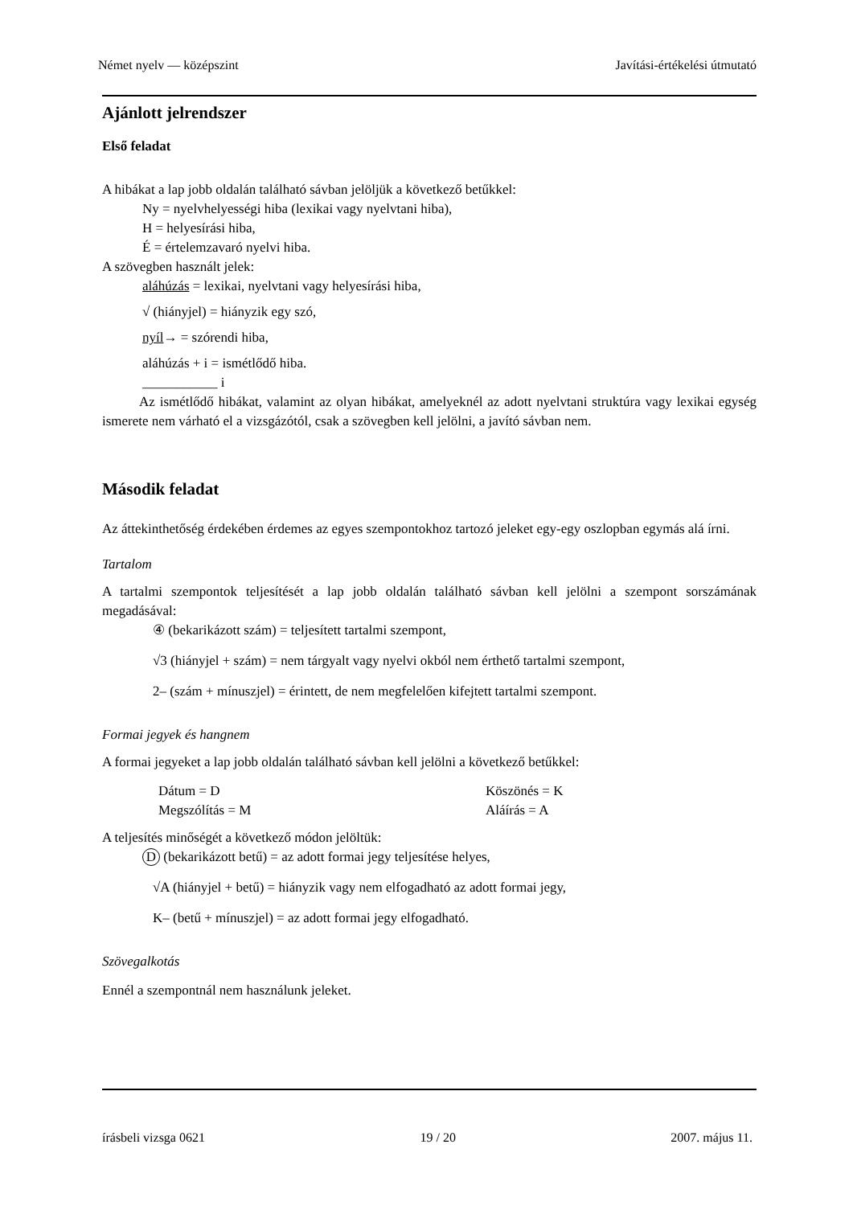Német nyelv — középszint Javítási-értékelési útmutató
Ajánlott jelrendszer
Első feladat
A hibákat a lap jobb oldalán található sávban jelöljük a következő betűkkel:
Ny = nyelvhelyességi hiba (lexikai vagy nyelvtani hiba),
H = helyesírási hiba,
É = értelemzavaró nyelvi hiba.
A szövegben használt jelek:
aláhúzás = lexikai, nyelvtani vagy helyesírási hiba,
√ (hiányjel) = hiányzik egy szó,
nyíl→ = szórendi hiba,
aláhúzás + i = ismétlődő hiba.
___________ i
Az ismétlődő hibákat, valamint az olyan hibákat, amelyeknél az adott nyelvtani struktúra vagy lexikai egység ismerete nem várható el a vizsgázótól, csak a szövegben kell jelölni, a javító sávban nem.
Második feladat
Az áttekinthetőség érdekében érdemes az egyes szempontokhoz tartozó jeleket egy-egy oszlopban egymás alá írni.
Tartalom
A tartalmi szempontok teljesítését a lap jobb oldalán található sávban kell jelölni a szempont sorszámának megadásával:
④ (bekarikázott szám) = teljesített tartalmi szempont,
√3 (hiányjel + szám) = nem tárgyalt vagy nyelvi okból nem érthető tartalmi szempont,
2– (szám + mínuszjel) = érintett, de nem megfelelően kifejtett tartalmi szempont.
Formai jegyek és hangnem
A formai jegyeket a lap jobb oldalán található sávban kell jelölni a következő betűkkel:
Dátum = D
Megszólítás = M
Köszönés = K
Aláírás = A
A teljesítés minőségét a következő módon jelöltük:
D (bekarikázott betű) = az adott formai jegy teljesítése helyes,
√A (hiányjel + betű) = hiányzik vagy nem elfogadható az adott formai jegy,
K– (betű + mínuszjel) = az adott formai jegy elfogadható.
Szövegalkotás
Ennél a szempontnál nem használunk jeleket.
írásbeli vizsga 0621 19 / 20 2007. május 11.